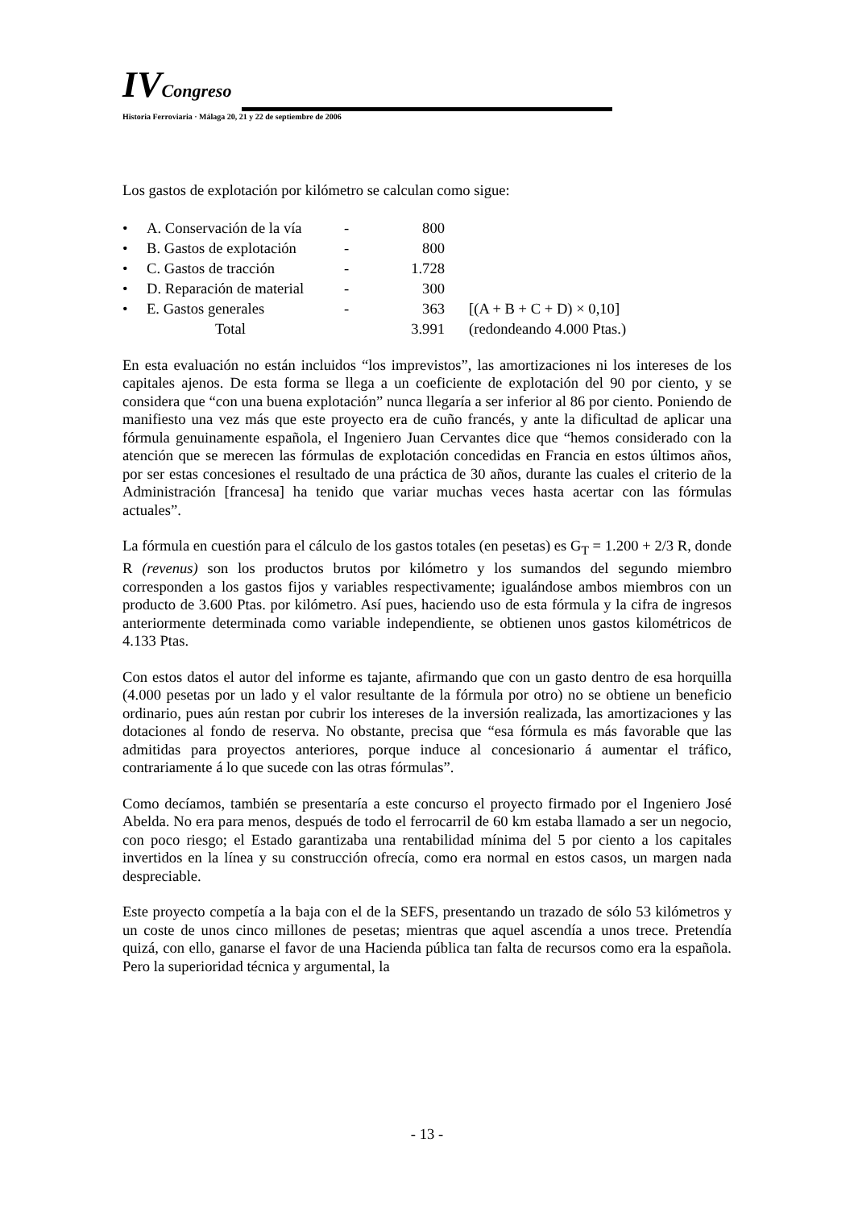IV Congreso
Historia Ferroviaria · Málaga 20, 21 y 22 de septiembre de 2006
Los gastos de explotación por kilómetro se calculan como sigue:
| • | A. Conservación de la vía | - | 800 | |
| • | B. Gastos de explotación | - | 800 | |
| • | C. Gastos de tracción | - | 1.728 | |
| • | D. Reparación de material | - | 300 | |
| • | E. Gastos generales | - | 363 | [(A + B + C + D) × 0,10] |
| | Total | | 3.991 | (redondeando 4.000 Ptas.) |
En esta evaluación no están incluidos “los imprevistos”, las amortizaciones ni los intereses de los capitales ajenos. De esta forma se llega a un coeficiente de explotación del 90 por ciento, y se considera que “con una buena explotación” nunca llegaría a ser inferior al 86 por ciento. Poniendo de manifiesto una vez más que este proyecto era de cuño francés, y ante la dificultad de aplicar una fórmula genuinamente española, el Ingeniero Juan Cervantes dice que “hemos considerado con la atención que se merecen las fórmulas de explotación concedidas en Francia en estos últimos años, por ser estas concesiones el resultado de una práctica de 30 años, durante las cuales el criterio de la Administración [francesa] ha tenido que variar muchas veces hasta acertar con las fórmulas actuales”.
La fórmula en cuestión para el cálculo de los gastos totales (en pesetas) es G<sub>T</sub> = 1.200 + 2/3 R, donde R (revenus) son los productos brutos por kilómetro y los sumandos del segundo miembro corresponden a los gastos fijos y variables respectivamente; igualándose ambos miembros con un producto de 3.600 Ptas. por kilómetro. Así pues, haciendo uso de esta fórmula y la cifra de ingresos anteriormente determinada como variable independiente, se obtienen unos gastos kilométricos de 4.133 Ptas.
Con estos datos el autor del informe es tajante, afirmando que con un gasto dentro de esa horquilla (4.000 pesetas por un lado y el valor resultante de la fórmula por otro) no se obtiene un beneficio ordinario, pues aún restan por cubrir los intereses de la inversión realizada, las amortizaciones y las dotaciones al fondo de reserva. No obstante, precisa que “esa fórmula es más favorable que las admitidas para proyectos anteriores, porque induce al concesionario á aumentar el tráfico, contrariamente á lo que sucede con las otras fórmulas”.
Como decíamos, también se presentaría a este concurso el proyecto firmado por el Ingeniero José Abelda. No era para menos, después de todo el ferrocarril de 60 km estaba llamado a ser un negocio, con poco riesgo; el Estado garantizaba una rentabilidad mínima del 5 por ciento a los capitales invertidos en la línea y su construcción ofrecía, como era normal en estos casos, un margen nada despreciable.
Este proyecto competía a la baja con el de la SEFS, presentando un trazado de sólo 53 kilómetros y un coste de unos cinco millones de pesetas; mientras que aquel ascendía a unos trece. Pretendía quizá, con ello, ganarse el favor de una Hacienda pública tan falta de recursos como era la española. Pero la superioridad técnica y argumental, la
- 13 -